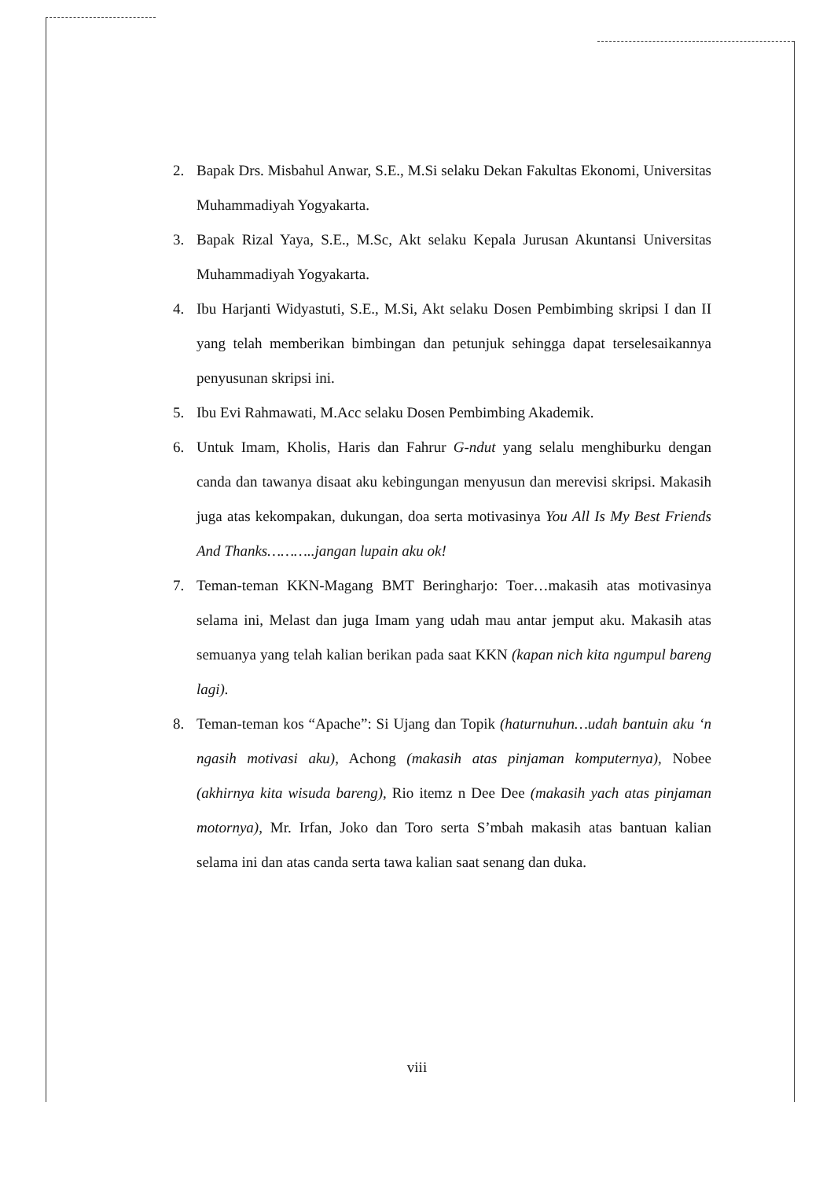2. Bapak Drs. Misbahul Anwar, S.E., M.Si selaku Dekan Fakultas Ekonomi, Universitas Muhammadiyah Yogyakarta.
3. Bapak Rizal Yaya, S.E., M.Sc, Akt selaku Kepala Jurusan Akuntansi Universitas Muhammadiyah Yogyakarta.
4. Ibu Harjanti Widyastuti, S.E., M.Si, Akt selaku Dosen Pembimbing skripsi I dan II yang telah memberikan bimbingan dan petunjuk sehingga dapat terselesaikannya penyusunan skripsi ini.
5. Ibu Evi Rahmawati, M.Acc selaku Dosen Pembimbing Akademik.
6. Untuk Imam, Kholis, Haris dan Fahrur G-ndut yang selalu menghiburku dengan canda dan tawanya disaat aku kebingungan menyusun dan merevisi skripsi. Makasih juga atas kekompakan, dukungan, doa serta motivasinya You All Is My Best Friends And Thanks………..jangan lupain aku ok!
7. Teman-teman KKN-Magang BMT Beringharjo: Toer…makasih atas motivasinya selama ini, Melast dan juga Imam yang udah mau antar jemput aku. Makasih atas semuanya yang telah kalian berikan pada saat KKN (kapan nich kita ngumpul bareng lagi).
8. Teman-teman kos “Apache”: Si Ujang dan Topik (haturnuhun…udah bantuin aku ‘n ngasih motivasi aku), Achong (makasih atas pinjaman komputernya), Nobee (akhirnya kita wisuda bareng), Rio itemz n Dee Dee (makasih yach atas pinjaman motornya), Mr. Irfan, Joko dan Toro serta S’mbah makasih atas bantuan kalian selama ini dan atas canda serta tawa kalian saat senang dan duka.
viii